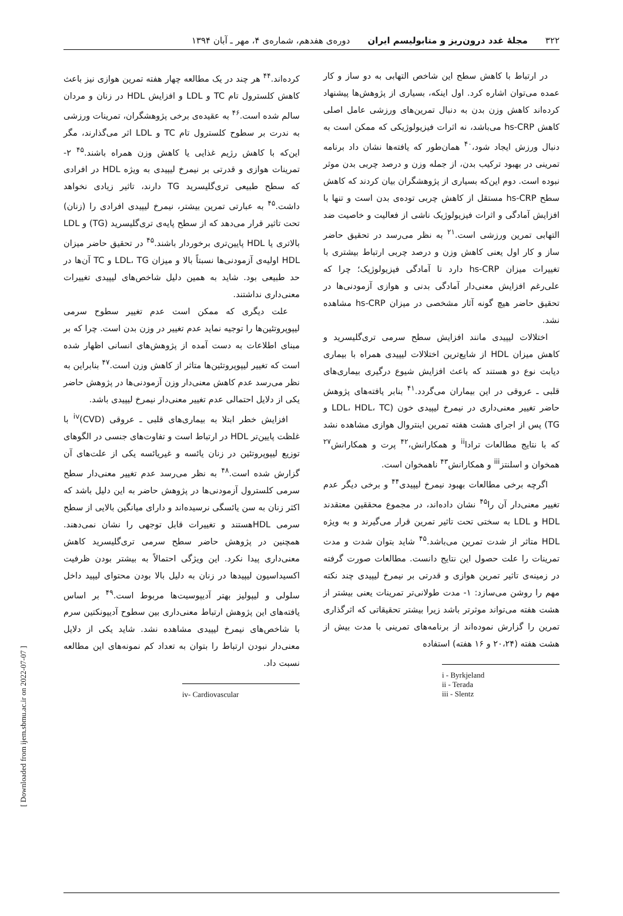۳۲۲ مجلهٔ غدد درون‌ریز و متابولیسم ایران دوره‌ی هفدهم، شماره‌ی ۴، مهر ـ آبان ۱۳۹۴
در ارتباط با کاهش سطح این شاخص التهابی به دو ساز و کار عمده می‌توان اشاره کرد. اول اینکه، بسیاری از پژوهش‌ها پیشنهاد کرده‌اند کاهش وزن بدن به دنبال تمرین‌های ورزشی عامل اصلی کاهش hs-CRP می‌باشد، نه اثرات فیزیولوژیکی که ممکن است به دنبال ورزش ایجاد شود،<sup>۴۰</sup> همان‌طور که یافته‌ها نشان داد برنامه تمرینی در بهبود ترکیب بدن، از جمله وزن و درصد چربی بدن موثر نبوده است. دوم این‌که بسیاری از پژوهشگران بیان کردند که کاهش سطح hs-CRP مستقل از کاهش چربی توده‌ی بدن است و تنها با افزایش آمادگی و اثرات فیزیولوژیک ناشی از فعالیت و خاصیت ضد التهابی تمرین ورزشی است.<sup>۲۱</sup> به نظر می‌رسد در تحقیق حاضر ساز و کار اول یعنی کاهش وزن و درصد چربی ارتباط بیشتری با تغییرات میزان hs-CRP دارد تا آمادگی فیزیولوژیک؛ چرا که علی‌رغم افزایش معنی‌دار آمادگی بدنی و هوازی آزمودنی‌ها در تحقیق حاضر هیچ گونه آثار مشخصی در میزان hs-CRP مشاهده نشد.
اختلالات لیپیدی مانند افزایش سطح سرمی تری‌گلیسرید و کاهش میزان HDL از شایع‌ترین اختلالات لیپیدی همراه با بیماری دیابت نوع دو هستند که باعث افزایش شیوع درگیری بیماری‌های قلبی ـ عروقی در این بیماران می‌گردد.<sup>۴۱</sup> بنابر یافته‌های پژوهش حاضر تغییر معنی‌داری در نیمرخ لیپیدی خون (LDL، HDL، TC و TG) پس از اجرای هشت هفته تمرین اینتروال هوازی مشاهده نشد که با نتایج مطالعات ترادا<sup>ii</sup> و همکارانش،<sup>۴۲</sup> پرت و همکارانش<sup>۲۷</sup> همخوان و اسلنتز<sup>iii</sup> و همکارانش<sup>۴۳</sup> ناهمخوان است.
اگرچه برخی مطالعات بهبود نیمرخ لیپیدی<sup>۴۴</sup> و برخی دیگر عدم تغییر معنی‌دار آن را<sup>۴۵</sup> نشان داده‌اند، در مجموع محققین معتقدند HDL و LDL به سختی تحت تاثیر تمرین قرار می‌گیرند و به ویژه HDL متاثر از شدت تمرین می‌باشد.<sup>۴۵</sup> شاید بتوان شدت و مدت تمرینات را علت حصول این نتایج دانست. مطالعات صورت گرفته در زمینه‌ی تاثیر تمرین هوازی و قدرتی بر نیمرخ لیپیدی چند نکته مهم را روشن می‌سازد: ۱- مدت طولانی‌تر تمرینات یعنی بیشتر از هشت هفته می‌تواند موثرتر باشد زیرا بیشتر تحقیقاتی که اثرگذاری تمرین را گزارش نموده‌اند از برنامه‌های تمرینی با مدت بیش از هشت هفته (۲۰،۲۴ و ۱۶ هفته) استفاده
i - Byrkjeland
ii - Terada
iii - Slentz
کرده‌اند.<sup>۴۴</sup> هر چند در یک مطالعه چهار هفته تمرین هوازی نیز باعث کاهش کلسترول تام TC و LDL و افزایش HDL در زنان و مردان سالم شده است.<sup>۴۶</sup> به عقیده‌ی برخی پژوهشگران، تمرینات ورزشی به ندرت بر سطوح کلسترول تام TC و LDL اثر می‌گذارند، مگر این‌که با کاهش رژیم غذایی یا کاهش وزن همراه باشند.<sup>۴۵</sup> ۲- تمرینات هوازی و قدرتی بر نیمرخ لیپیدی به ویژه HDL در افرادی که سطح طبیعی تری‌گلیسرید TG دارند، تاثیر زیادی نخواهد داشت.<sup>۴۵</sup> به عبارتی تمرین بیشتر، نیمرخ لیپیدی افرادی را (زنان) تحت تاثیر قرار می‌دهد که از سطح پایه‌ی تری‌گلیسرید (TG) و LDL بالاتری یا HDL پایین‌تری برخوردار باشند.<sup>۴۵</sup> در تحقیق حاضر میزان HDL اولیه‌ی آزمودنی‌ها نسبتاً بالا و میزان LDL، TG و TC آن‌ها در حد طبیعی بود. شاید به همین دلیل شاخص‌های لیپیدی تغییرات معنی‌داری نداشتند.
علت دیگری که ممکن است عدم تغییر سطوح سرمی لیپوپروتئین‌ها را توجیه نماید عدم تغییر در وزن بدن است. چرا که بر مبنای اطلاعات به دست آمده از پژوهش‌های انسانی اظهار شده است که تغییر لیپوپروتئین‌ها متاثر از کاهش وزن است.<sup>۴۷</sup> بنابراین به نظر می‌رسد عدم کاهش معنی‌دار وزن آزمودنی‌ها در پژوهش حاضر یکی از دلایل احتمالی عدم تغییر معنی‌دار نیمرخ لیپیدی باشد.
افزایش خطر ابتلا به بیماری‌های قلبی ـ عروقی (CVD)<sup>iv</sup> با غلظت پایین‌تر HDL در ارتباط است و تفاوت‌های جنسی در الگوهای توزیع لیپوپروتئین در زنان یائسه و غیریائسه یکی از علت‌های آن گزارش شده است.<sup>۴۸</sup> به نظر می‌رسد عدم تغییر معنی‌دار سطح سرمی کلسترول آزمودنی‌ها در پژوهش حاضر به این دلیل باشد که اکثر زنان به سن یائسگی نرسیده‌اند و دارای میانگین بالایی از سطح سرمی HDLهستند و تغییرات قابل توجهی را نشان نمی‌دهند. همچنین در پژوهش حاضر سطح سرمی تری‌گلیسرید کاهش معنی‌داری پیدا نکرد. این ویژگی احتمالاً به بیشتر بودن ظرفیت اکسیداسیون لیپیدها در زنان به دلیل بالا بودن محتوای لیپید داخل سلولی و لیپولیز بهتر آدیپوسیت‌ها مربوط است.<sup>۴۹</sup> بر اساس یافته‌های این پژوهش ارتباط معنی‌داری بین سطوح آدیپونکتین سرم با شاخص‌های نیمرخ لیپیدی مشاهده نشد. شاید یکی از دلایل معنی‌دار نبودن ارتباط را بتوان به تعداد کم نمونه‌های این مطالعه نسبت داد.
iv- Cardiovascular
[ Downloaded from ijem.sbmu.ac.ir on 2022-07-07 ]